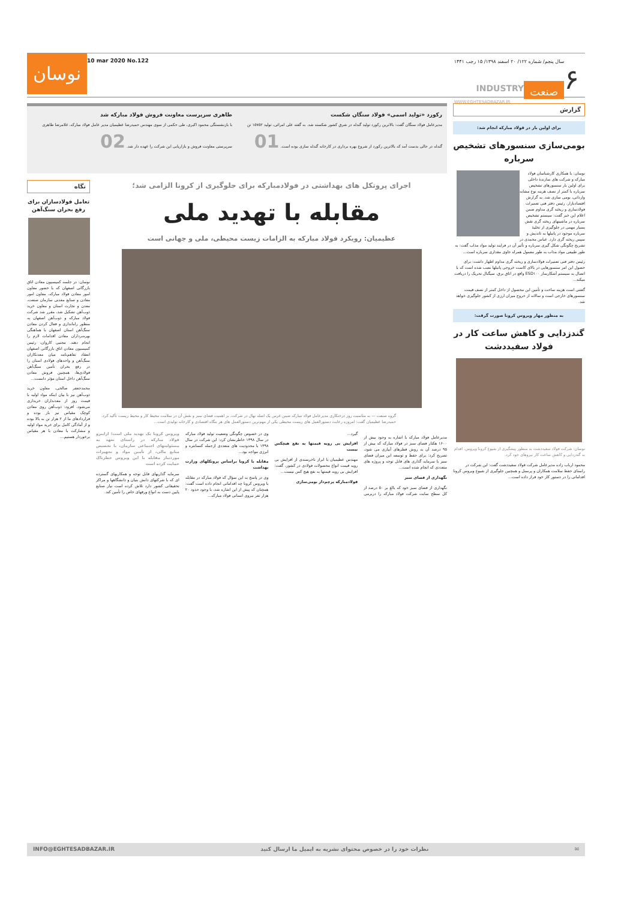۶
سال پنجم/ شماره ۱۲۲/ ۲۰ اسفند ۱۳۹۸/ ۱۵ رجب ۱۴۴۱
صنعت INDUSTRY
WWW.EGHTESADBAZAR.IR
10 mar 2020 No.122
نوسان
گزارش
برای اولین بار در فولاد مبارکه انجام شد:
بومی‌سازی سنسورهای تشخیص سرباره
نوسان: با همکاری کارشناسان فولاد مبارکه و شرکت های سازندۀ داخلی برای اولین بار سنسورهای تشخیص سرباره با کمتر از نصف هزینه نوع مشابه وارداتی، بومی سازی شد. به گزارش اقتصادبازار، رئیس دفتر فنی تعمیرات فولادسازی و ریخته گری مداوم ضمن اعلام این خبر گفت: سیستم تشخیص سرباره در ماشینهای ریخته گری نقش بسیار مهمی در جلوگیری از تخلیۀ سرباره موجود در پاتیلها به تاندیش و سپس ریخته گری دارد. عباس محمدی در تشریح چگونگی شکل گیری سرباره و تأثیر آن در فرایند تولید مواد مذاب گفت: به طور طبیعی مواد مذاب به طور معمول همراه حاوی مقداری سرباره است...
رئیس دفتر فنی تعمیرات فولادسازی و ریخته گری مداوم اظهار داشت: برای حصول این امر سنسورهایی در بالای کاست خروجی پاتیلها نصب شده است که با اتصال به سیستم آشکارساز ESD۱۰۰ واقع در اتاق برق، سیگنال تحریک را دریافت میکند...
گفتنی است هزینه ساخت و تأمین این محصول از داخل کمتر از نصف قیمت سنسورهای خارجی است و سالانه از خروج میزان ارزی از کشور جلوگیری خواهد شد.
به منظور مهار ویروس کرونا صورت گرفت:
گندزدایی و کاهش ساعت کار در فولاد سفیددشت
نوسان: شرکت فولاد سفیددشت به منظور پیشگیری از شیوع کرونا ویروس، اقدام به گندزدایی و کاهش ساعت کار نیروهای خود کرد.
محمود ارباب زاده مدیرعامل شرکت فولاد سفیددشت گفت: این شرکت در راستای حفظ سلامت همکاران و پرسنل و همچنین جلوگیری از شیوع ویروس کرونا اقداماتی را در دستور کار خود قرار داده است...
رکورد «تولید اسمی» فولاد سنگان شکست
مدیرعامل فولاد سنگان گفت: بالاترین رکورد تولید گندله در شرق کشور شکسته شد. به گفته علی امرائی، تولید ۱۵۷۵۲ تن گندله در حالی بدست آمد که بالاترین رکورد از شروع بهره برداری در کارخانه گندله سازی بوده است. 01
طاهری سرپرست معاونت فروش فولاد مبارکه شد
با بازنشستگی محمود اکبری، طی حکمی از سوی مهندس حمیدرضا عظیمیان مدیر عامل فولاد مبارکه، غلامرضا طاهری سرپرستی معاونت فروش و بازاریابی این شرکت را عهده دار شد. 02
اجرای پروتکل های بهداشتی در فولادمبارکه برای جلوگیری از کرونا الزامی شد؛
مقابله با تهدید ملی
عظیمیان: رویکرد فولاد مبارکه به الزامات زیست محیطی، ملی و جهانی است
گروه صنعت — به مناسبت روز درختکاری مدیرعامل فولاد مبارکه ضمن غرس یک اصله نهال در شرکت، بر اهمیت فضای سبز و نقش آن در سلامت محیط کار و محیط زیست تأکید کرد. حمیدرضا عظیمیان گفت: امروزه رعایت دستورالعمل های زیست محیطی یکی از مهم‌ترین دستورالعمل های هر بنگاه اقتصادی و کارخانه تولیدی است...
مدیرعامل فولاد مبارکه با اشاره به وجود بیش از ۱۶۰۰ هکتار فضای سبز در فولاد مبارکه که بیش از ۹۵ درصد آن به روش قطرهای آبیاری می شود، تصریح کرد: برای حفظ و توسعه این میزان فضای سبز با سرمایه گذاری های قابل توجه و پروژه های متعددی که انجام شده است...
نگهداری از فضای سبز
نگهداری از فضای سبز خود که بالغ بر ۵۰ درصد از کل سطح سایت شرکت فولاد مبارکه را دربرمی گیرد...
افزایش بی رویه قیمتها به نفع هیچکس نیست
مهندس عظیمیان با ابراز ناخرسندی از افزایش بی رویه قیمت انواع محصولات فولادی در کشور، گفت: افزایش بی رویه قیمتها به نفع هیچ کس نیست...
فولادمبارکه پرچم‌دار بومی‌سازی
وی در خصوص چگونگی وضعیت تولید فولاد مبارکه در سال ۱۳۹۸ خاطرنشان کرد: این شرکت در سال ۱۳۹۸ با محدودیت های متعددی ازجمله کنسانتره و انرژی مواجه بود...
مقابله با کرونا براساس پروتکلهای وزارت بهداشت
وی در پاسخ به این سؤال که فولاد مبارکه در مقابله با ویروس کرونا چه اقداماتی انجام داده است گفت: همچنان که پیش از این اشاره شد، با وجود حدود ۲۰ هزار نفر نیروی انسانی فولاد مبارکه...
ویروس کرونا یک تهدید ملی است؛ ازاینرو فولاد مبارکه در راستای تعهد به مسئولیتهای اجتماعی سازمان، با تخصیص منابع مالی، از تأمین مواد و تجهیزات موردنیاز مقابله با این ویروس خطرناک حمایت کرده است
سرمایه گذاریهای قابل توجه و همکاریهای گسترده ای که با شرکتهای دانش بنیان و دانشگاهها و مراکز تحقیقاتی کشور دارد تلاش کرده است نیاز صنایع پایین دست به انواع ورقهای خاص را تأمین کند.
نگاه
تعامل فولادسازان برای رفع بحران سنگ‌آهن
نوسان: در جلسه کمیسیون معادن اتاق بازرگانی اصفهان که با حضور معاون امور معادن فولاد مبارکه، معاون امور معادن و صنایع معدنی سازمان صنعت، معدن و تجارت استان و معاون خرید ذوب‌آهن تشکیل شد، مقرر شد شرکت فولاد مبارکه و ذوب‌آهن اصفهان به منظور راه‌اندازی و فعال کردن معادن سنگ‌آهن استان اصفهان با هماهنگی بهره‌برداران معادن اقدامات لازم را انجام دهند. مجتبی کاروان، رئیس کمیسیون معادن اتاق بازرگانی اصفهان انعقاد تفاهم‌نامه میان معدنکاران سنگ‌آهن و واحدهای فولادی استان را در رفع بحران تأمین سنگ‌آهن فولادی‌ها، همچنین فروش معادن سنگ‌آهن داخل استان مؤثر دانست...
محمدجعفر صالحی، معاون خرید ذوب‌آهن نیز با بیان اینکه مواد اولیه با قیمت روز از معدنداران خریداری می‌شود، افزود: ذوب‌آهن روی معادن کوچک مقیاس نیز باز بوده و قراردادهای ما از ۲ هزار تن به بالا بوده و از آمادگی کامل برای خرید مواد اولیه و مشارکت با معادن با هر مقیاس برخوردار هستیم...
✉ نظرات خود را در خصوص محتوای نشریه به ایمیل ما ارسال کنید INFO@EGHTESADBAZAR.IR